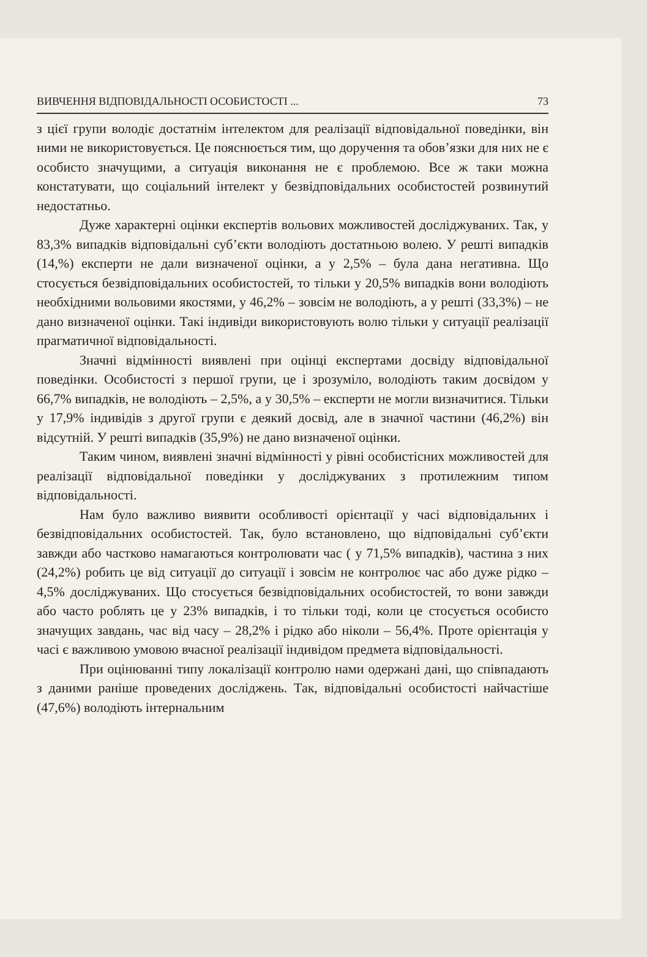ВИВЧЕННЯ ВІДПОВІДАЛЬНОСТІ ОСОБИСТОСТІ ... 73
з цієї групи володіє достатнім інтелектом для реалізації відповідальної поведінки, він ними не використовується. Це пояснюється тим, що доручення та обов’язки для них не є особисто значущими, а ситуація виконання не є проблемою. Все ж таки можна констатувати, що соціальний інтелект у безвідповідальних особистостей розвинутий недостатньо.
Дуже характерні оцінки експертів вольових можливостей досліджуваних. Так, у 83,3% випадків відповідальні суб’єкти володіють достатньою волею. У решті випадків (14,%) експерти не дали визначеної оцінки, а у 2,5% – була дана негативна. Що стосується безвідповідальних особистостей, то тільки у 20,5% випадків вони володіють необхідними вольовими якостями, у 46,2% – зовсім не володіють, а у решті (33,3%) – не дано визначеної оцінки. Такі індивіди використовують волю тільки у ситуації реалізації прагматичної відповідальності.
Значні відмінності виявлені при оцінці експертами досвіду відповідальної поведінки. Особистості з першої групи, це і зрозуміло, володіють таким досвідом у 66,7% випадків, не володіють – 2,5%, а у 30,5% – експерти не могли визначитися. Тільки у 17,9% індивідів з другої групи є деякий досвід, але в значної частини (46,2%) він відсутній. У решті випадків (35,9%) не дано визначеної оцінки.
Таким чином, виявлені значні відмінності у рівні особистісних можливостей для реалізації відповідальної поведінки у досліджуваних з протилежним типом відповідальності.
Нам було важливо виявити особливості орієнтації у часі відповідальних і безвідповідальних особистостей. Так, було встановлено, що відповідальні суб’єкти завжди або частково намагаються контролювати час ( у 71,5% випадків), частина з них (24,2%) робить це від ситуації до ситуації і зовсім не контролює час або дуже рідко – 4,5% досліджуваних. Що стосується безвідповідальних особистостей, то вони завжди або часто роблять це у 23% випадків, і то тільки тоді, коли це стосується особисто значущих завдань, час від часу – 28,2% і рідко або ніколи – 56,4%. Проте орієнтація у часі є важливою умовою вчасної реалізації індивідом предмета відповідальності.
При оцінюванні типу локалізації контролю нами одержані дані, що співпадають з даними раніше проведених досліджень. Так, відповідальні особистості найчастіше (47,6%) володіють інтернальним